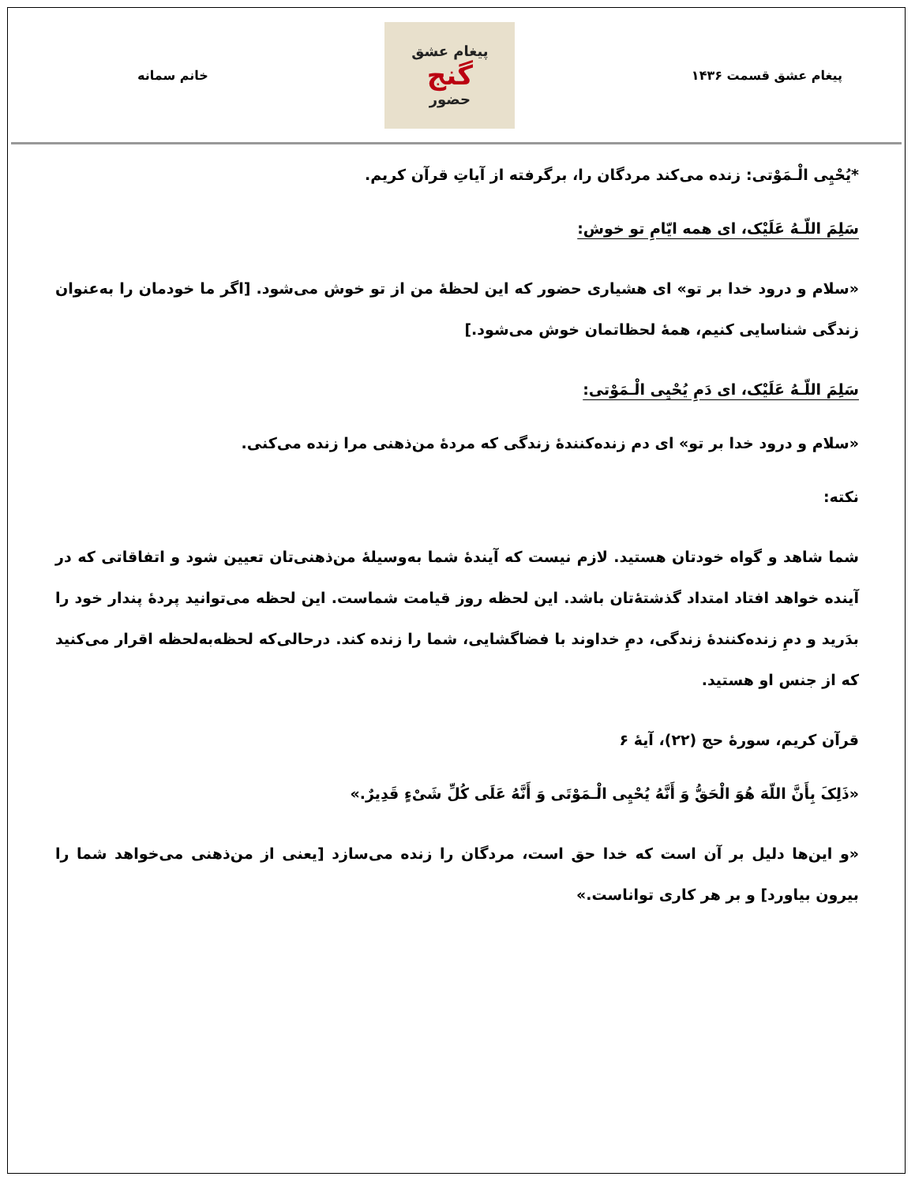پیغام عشق قسمت ۱۴۳۶
پیغام عشق
گنج
حضور
خانم سمانه
*یُحْیِی الْـمَوْتی: زنده می‌کند مردگان را، برگرفته از آیاتِ قرآن کریم.
سَلِمَ اللّـهُ عَلَیْک، ای همه ایّامِ تو خوش:
«سلام و درود خدا بر تو» ای هشیاری حضور که این لحظهٔ من از تو خوش می‌شود. [اگر ما خودمان را به‌عنوان زندگی شناسایی کنیم، همهٔ لحظاتمان خوش می‌شود.]
سَلِمَ اللّـهُ عَلَیْک، ای دَمِ یُحْیِی الْـمَوْتی:
«سلام و درود خدا بر تو» ای دم زنده‌کنندهٔ زندگی که مردهٔ من‌ذهنی مرا زنده می‌کنی.
نکته:
شما شاهد و گواه خودتان هستید. لازم نیست که آیندهٔ شما به‌وسیلهٔ من‌ذهنی‌تان تعیین شود و اتفاقاتی که در آینده خواهد افتاد امتداد گذشتهٔ‌تان باشد. این لحظه روز قیامت شماست. این لحظه می‌توانید پردهٔ پندار خود را بدَرید و دمِ زنده‌کنندهٔ زندگی، دمِ خداوند با فضاگشایی، شما را زنده کند. درحالی‌که لحظه‌به‌لحظه اقرار می‌کنید که از جنس او هستید.
قرآن کریم، سورهٔ حج (۲۲)، آیهٔ ۶
«ذَلِکَ بِأَنَّ اللّهَ هُوَ الْحَقُّ وَ أَنَّهُ یُحْیِی الْـمَوْتَی وَ أَنَّهُ عَلَی کُلِّ شَیْءٍ قَدِیرٌ.»
«و این‌ها دلیل بر آن است که خدا حق است، مردگان را زنده می‌سازد [یعنی از من‌ذهنی می‌خواهد شما را بیرون بیاورد] و بر هر کاری تواناست.»